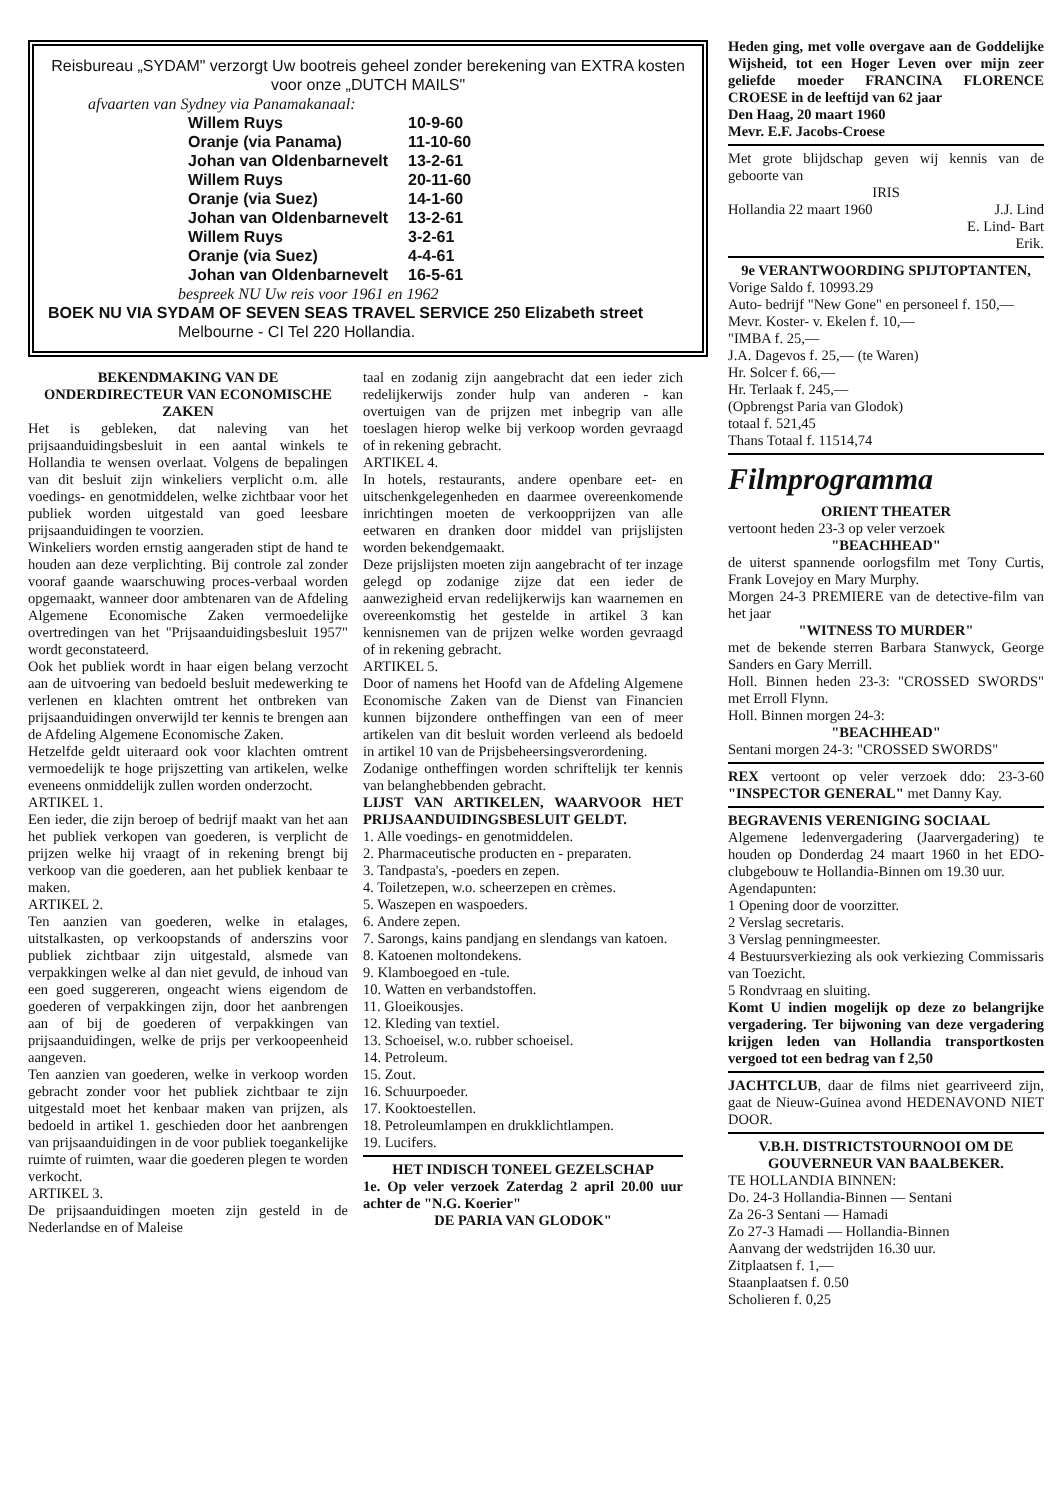Reisbureau „SYDAM" verzorgt Uw bootreis geheel zonder berekening van EXTRA kosten voor onze „DUTCH MAILS"
afvaarten van Sydney via Panamakanaal:
| Willem Ruys | 10-9-60 |
| Oranje (via Panama) | 11-10-60 |
| Johan van Oldenbarnevelt | 13-2-61 |
| Willem Ruys | 20-11-60 |
| Oranje (via Suez) | 14-1-60 |
| Johan van Oldenbarnevelt | 13-2-61 |
| Willem Ruys | 3-2-61 |
| Oranje (via Suez) | 4-4-61 |
| Johan van Oldenbarnevelt | 16-5-61 |
bespreek NU Uw reis voor 1961 en 1962
BOEK NU VIA SYDAM OF SEVEN SEAS TRAVEL SERVICE 250 Elizabeth street
Melbourne - CI Tel 220 Hollandia.
BEKENDMAKING VAN DE ONDERDIRECTEUR VAN ECONOMISCHE ZAKEN
Het is gebleken, dat naleving van het prijsaanduidingsbesluit in een aantal winkels te Hollandia te wensen overlaat. Volgens de bepalingen van dit besluit zijn winkeliers verplicht o.m. alle voedings- en genotmiddelen, welke zichtbaar voor het publiek worden uitgestald van goed leesbare prijsaanduidingen te voorzien.
Winkeliers worden ernstig aangeraden stipt de hand te houden aan deze verplichting. Bij controle zal zonder vooraf gaande waarschuwing proces-verbaal worden opgemaakt, wanneer door ambtenaren van de Afdeling Algemene Economische Zaken vermoedelijke overtredingen van het "Prijsaanduidingsbesluit 1957" wordt geconstateerd.
Ook het publiek wordt in haar eigen belang verzocht aan de uitvoering van bedoeld besluit medewerking te verlenen en klachten omtrent het ontbreken van prijsaanduidingen onverwijld ter kennis te brengen aan de Afdeling Algemene Economische Zaken.
Hetzelfde geldt uiteraard ook voor klachten omtrent vermoedelijk te hoge prijszetting van artikelen, welke eveneens onmiddelijk zullen worden onderzocht.
ARTIKEL 1.
Een ieder, die zijn beroep of bedrijf maakt van het aan het publiek verkopen van goederen, is verplicht de prijzen welke hij vraagt of in rekening brengt bij verkoop van die goederen, aan het publiek kenbaar te maken.
ARTIKEL 2.
Ten aanzien van goederen, welke in etalages, uitstalkasten, op verkoopstands of anderszins voor publiek zichtbaar zijn uitgestald, alsmede van verpakkingen welke al dan niet gevuld, de inhoud van een goed suggereren, ongeacht wiens eigendom de goederen of verpakkingen zijn, door het aanbrengen aan of bij de goederen of verpakkingen van prijsaanduidingen, welke de prijs per verkoopeenheid aangeven.
Ten aanzien van goederen, welke in verkoop worden gebracht zonder voor het publiek zichtbaar te zijn uitgestald moet het kenbaar maken van prijzen, als bedoeld in artikel 1. geschieden door het aanbrengen van prijsaanduidingen in de voor publiek toegankelijke ruimte of ruimten, waar die goederen plegen te worden verkocht.
ARTIKEL 3.
De prijsaanduidingen moeten zijn gesteld in de Nederlandse en of Maleise
taal en zodanig zijn aangebracht dat een ieder zich redelijkerwijs zonder hulp van anderen - kan overtuigen van de prijzen met inbegrip van alle toeslagen hierop welke bij verkoop worden gevraagd of in rekening gebracht.
ARTIKEL 4.
In hotels, restaurants, andere openbare eet- en uitschenkgelegenheden en daarmee overeenkomende inrichtingen moeten de verkoopprijzen van alle eetwaren en dranken door middel van prijslijsten worden bekendgemaakt.
Deze prijslijsten moeten zijn aangebracht of ter inzage gelegd op zodanige zijze dat een ieder de aanwezigheid ervan redelijkerwijs kan waarnemen en overeenkomstig het gestelde in artikel 3 kan kennisnemen van de prijzen welke worden gevraagd of in rekening gebracht.
ARTIKEL 5.
Door of namens het Hoofd van de Afdeling Algemene Economische Zaken van de Dienst van Financien kunnen bijzondere ontheffingen van een of meer artikelen van dit besluit worden verleend als bedoeld in artikel 10 van de Prijsbeheersingsverordening.
Zodanige ontheffingen worden schriftelijk ter kennis van belanghebbenden gebracht.
LIJST VAN ARTIKELEN, WAARVOOR HET PRIJSAANDUIDINGSBESLUIT GELDT.
1. Alle voedings- en genotmiddelen.
2. Pharmaceutische producten en - preparaten.
3. Tandpasta's, -poeders en zepen.
4. Toiletzepen, w.o. scheerzepen en crèmes.
5. Waszepen en waspoeders.
6. Andere zepen.
7. Sarongs, kains pandjang en slendangs van katoen.
8. Katoenen moltondekens.
9. Klamboegoed en -tule.
10. Watten en verbandstoffen.
11. Gloeikousjes.
12. Kleding van textiel.
13. Schoeisel, w.o. rubber schoeisel.
14. Petroleum.
15. Zout.
16. Schuurpoeder.
17. Kooktoestellen.
18. Petroleumlampen en drukklichtlampen.
19. Lucifers.
HET INDISCH TONEEL GEZELSCHAP
1e. Op veler verzoek Zaterdag 2 april 20.00 uur achter de "N.G. Koerier"
DE PARIA VAN GLODOK"
Heden ging, met volle overgave aan de Goddelijke Wijsheid, tot een Hoger Leven over mijn zeer geliefde moeder FRANCINA FLORENCE CROESE in de leeftijd van 62 jaar
Den Haag, 20 maart 1960
Mevr. E.F. Jacobs-Croese
Met grote blijdschap geven wij kennis van de geboorte van
IRIS
Hollandia 22 maart 1960 J.J. Lind
E. Lind- Bart
Erik.
9e VERANTWOORDING SPIJTOPTANTEN,
Vorige Saldo f. 10993.29
Auto- bedrijf "New Gone" en personeel f. 150,—
Mevr. Koster- v. Ekelen f. 10,—
"IMBA f. 25,—
J.A. Dagevos f. 25,— (te Waren)
Hr. Solcer f. 66,—
Hr. Terlaak f. 245,—
(Opbrengst Paria van Glodok)
totaal f. 521,45
Thans Totaal f. 11514,74
Filmprogramma
ORIENT THEATER
vertoont heden 23-3 op veler verzoek
"BEACHHEAD"
de uiterst spannende oorlogsfilm met Tony Curtis, Frank Lovejoy en Mary Murphy.
Morgen 24-3 PREMIERE van de detective-film van het jaar
"WITNESS TO MURDER"
met de bekende sterren Barbara Stanwyck, George Sanders en Gary Merrill.
Holl. Binnen heden 23-3: "CROSSED SWORDS" met Erroll Flynn.
Holl. Binnen morgen 24-3:
"BEACHHEAD"
Sentani morgen 24-3: "CROSSED SWORDS"
REX vertoont op veler verzoek ddo: 23-3-60 "INSPECTOR GENERAL" met Danny Kay.
BEGRAVENIS VERENIGING SOCIAAL
Algemene ledenvergadering (Jaarvergadering) te houden op Donderdag 24 maart 1960 in het EDO-clubgebouw te Hollandia-Binnen om 19.30 uur.
Agendapunten:
1 Opening door de voorzitter.
2 Verslag secretaris.
3 Verslag penningmeester.
4 Bestuursverkiezing als ook verkiezing Commissaris van Toezicht.
5 Rondvraag en sluiting.
Komt U indien mogelijk op deze zo belangrijke vergadering. Ter bijwoning van deze vergadering krijgen leden van Hollandia transportkosten vergoed tot een bedrag van f 2,50
JACHTCLUB, daar de films niet gearriveerd zijn, gaat de Nieuw-Guinea avond HEDENAVOND NIET DOOR.
V.B.H. DISTRICTSTOURNOOI OM DE GOUVERNEUR VAN BAALBEKER.
TE HOLLANDIA BINNEN:
Do. 24-3 Hollandia-Binnen — Sentani
Za 26-3 Sentani — Hamadi
Zo 27-3 Hamadi — Hollandia-Binnen
Aanvang der wedstrijden 16.30 uur.
Zitplaatsen f. 1,—
Staanplaatsen f. 0.50
Scholieren f. 0,25